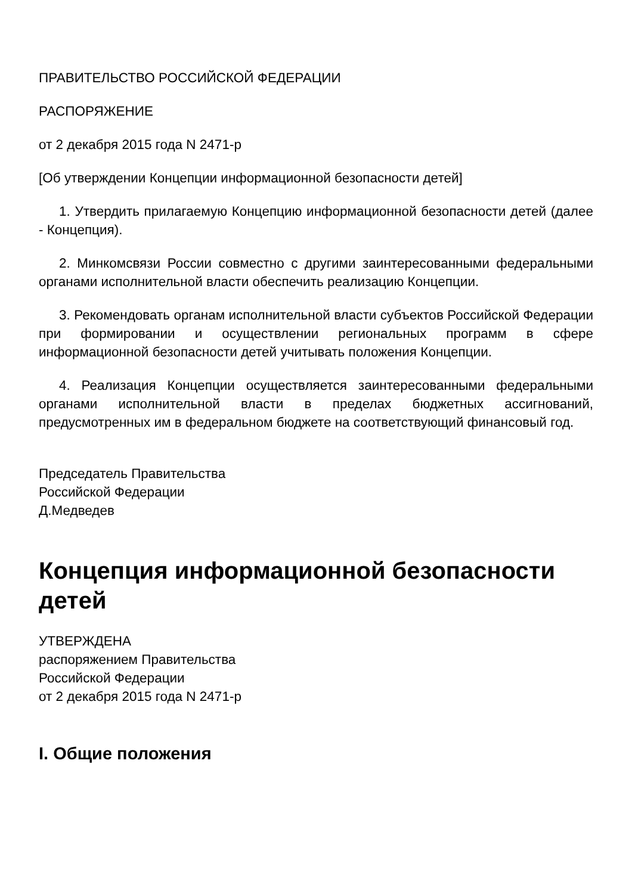ПРАВИТЕЛЬСТВО РОССИЙСКОЙ ФЕДЕРАЦИИ
РАСПОРЯЖЕНИЕ
от 2 декабря 2015 года N 2471-р
[Об утверждении Концепции информационной безопасности детей]
1. Утвердить прилагаемую Концепцию информационной безопасности детей (далее - Концепция).
2. Минкомсвязи России совместно с другими заинтересованными федеральными органами исполнительной власти обеспечить реализацию Концепции.
3. Рекомендовать органам исполнительной власти субъектов Российской Федерации при формировании и осуществлении региональных программ в сфере информационной безопасности детей учитывать положения Концепции.
4. Реализация Концепции осуществляется заинтересованными федеральными органами исполнительной власти в пределах бюджетных ассигнований, предусмотренных им в федеральном бюджете на соответствующий финансовый год.
Председатель Правительства
Российской Федерации
Д.Медведев
Концепция информационной безопасности детей
УТВЕРЖДЕНА
распоряжением Правительства
Российской Федерации
от 2 декабря 2015 года N 2471-р
I. Общие положения